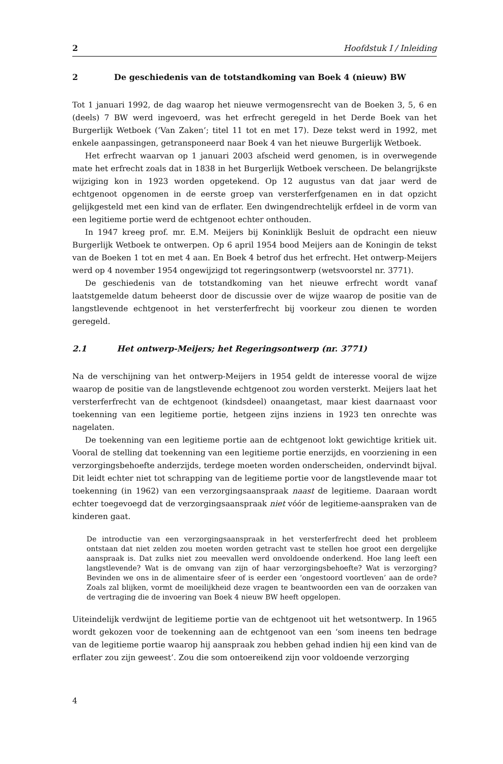2 Hoofdstuk I / Inleiding
2 De geschiedenis van de totstandkoming van Boek 4 (nieuw) BW
Tot 1 januari 1992, de dag waarop het nieuwe vermogensrecht van de Boeken 3, 5, 6 en (deels) 7 BW werd ingevoerd, was het erfrecht geregeld in het Derde Boek van het Burgerlijk Wetboek (‘Van Zaken’; titel 11 tot en met 17). Deze tekst werd in 1992, met enkele aanpassingen, getransponeerd naar Boek 4 van het nieuwe Burgerlijk Wetboek.
Het erfrecht waarvan op 1 januari 2003 afscheid werd genomen, is in overwegende mate het erfrecht zoals dat in 1838 in het Burgerlijk Wetboek verscheen. De belangrijkste wijziging kon in 1923 worden opgetekend. Op 12 augustus van dat jaar werd de echtgenoot opgenomen in de eerste groep van versterferfgenamen en in dat opzicht gelijkgesteld met een kind van de erflater. Een dwingendrechtelijk erfdeel in de vorm van een legitieme portie werd de echtgenoot echter onthouden.
In 1947 kreeg prof. mr. E.M. Meijers bij Koninklijk Besluit de opdracht een nieuw Burgerlijk Wetboek te ontwerpen. Op 6 april 1954 bood Meijers aan de Koningin de tekst van de Boeken 1 tot en met 4 aan. En Boek 4 betrof dus het erfrecht. Het ontwerp-Meijers werd op 4 november 1954 ongewijzigd tot regeringsontwerp (wetsvoorstel nr. 3771).
De geschiedenis van de totstandkoming van het nieuwe erfrecht wordt vanaf laatstgemelde datum beheerst door de discussie over de wijze waarop de positie van de langstlevende echtgenoot in het versterferfrecht bij voorkeur zou dienen te worden geregeld.
2.1 Het ontwerp-Meijers; het Regeringsontwerp (nr. 3771)
Na de verschijning van het ontwerp-Meijers in 1954 geldt de interesse vooral de wijze waarop de positie van de langstlevende echtgenoot zou worden versterkt. Meijers laat het versterferfrecht van de echtgenoot (kindsdeel) onaangetast, maar kiest daarnaast voor toekenning van een legitieme portie, hetgeen zijns inziens in 1923 ten onrechte was nagelaten.
De toekenning van een legitieme portie aan de echtgenoot lokt gewichtige kritiek uit. Vooral de stelling dat toekenning van een legitieme portie enerzijds, en voorziening in een verzorgingsbehoefte anderzijds, terdege moeten worden onderscheiden, ondervindt bijval. Dit leidt echter niet tot schrapping van de legitieme portie voor de langstlevende maar tot toekenning (in 1962) van een verzorgingsaanspraak naast de legitieme. Daaraan wordt echter toegevoegd dat de verzorgingsaanspraak niet vóór de legitieme-aanspraken van de kinderen gaat.
De introductie van een verzorgingsaanspraak in het versterferfrecht deed het probleem ontstaan dat niet zelden zou moeten worden getracht vast te stellen hoe groot een dergelijke aanspraak is. Dat zulks niet zou meevallen werd onvoldoende onderkend. Hoe lang leeft een langstlevende? Wat is de omvang van zijn of haar verzorgingsbehoefte? Wat is verzorging? Bevinden we ons in de alimentaire sfeer of is eerder een ‘ongestoord voortleven’ aan de orde? Zoals zal blijken, vormt de moeilijkheid deze vragen te beantwoorden een van de oorzaken van de vertraging die de invoering van Boek 4 nieuw BW heeft opgelopen.
Uiteindelijk verdwijnt de legitieme portie van de echtgenoot uit het wetsontwerp. In 1965 wordt gekozen voor de toekenning aan de echtgenoot van een ‘som ineens ten bedrage van de legitieme portie waarop hij aanspraak zou hebben gehad indien hij een kind van de erflater zou zijn geweest’. Zou die som ontoereikend zijn voor voldoende verzorging
4